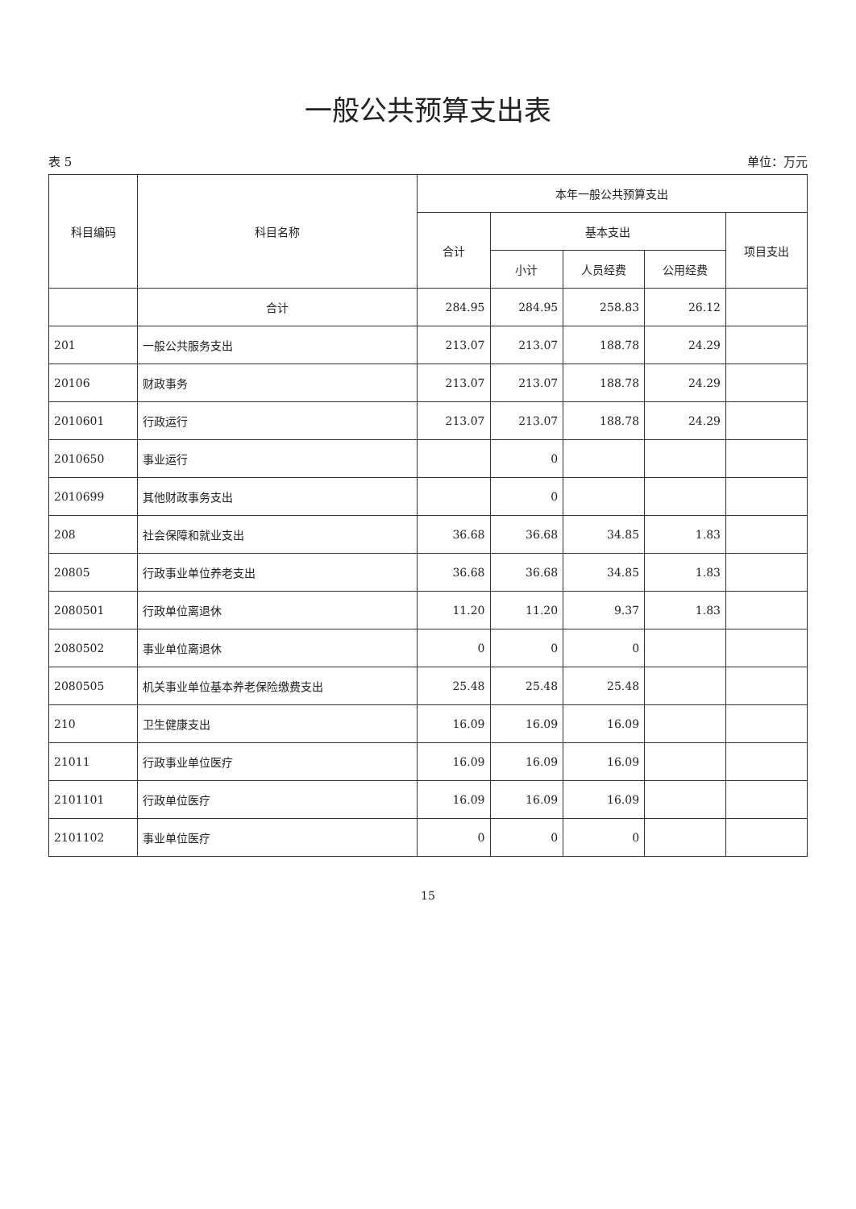一般公共预算支出表
表 5 单位：万元
| 科目编码 | 科目名称 | 本年一般公共预算支出 | | | | |
| --- | --- | --- | --- | --- | --- | --- |
| | | 合计 | 基本支出 | | | 项目支出 |
| | | | 小计 | 人员经费 | 公用经费 | |
| | 合计 | 284.95 | 284.95 | 258.83 | 26.12 | |
| 201 | 一般公共服务支出 | 213.07 | 213.07 | 188.78 | 24.29 | |
| 20106 | 财政事务 | 213.07 | 213.07 | 188.78 | 24.29 | |
| 2010601 | 行政运行 | 213.07 | 213.07 | 188.78 | 24.29 | |
| 2010650 | 事业运行 | | 0 | | | |
| 2010699 | 其他财政事务支出 | | 0 | | | |
| 208 | 社会保障和就业支出 | 36.68 | 36.68 | 34.85 | 1.83 | |
| 20805 | 行政事业单位养老支出 | 36.68 | 36.68 | 34.85 | 1.83 | |
| 2080501 | 行政单位离退休 | 11.20 | 11.20 | 9.37 | 1.83 | |
| 2080502 | 事业单位离退休 | 0 | 0 | 0 | | |
| 2080505 | 机关事业单位基本养老保险缴费支出 | 25.48 | 25.48 | 25.48 | | |
| 210 | 卫生健康支出 | 16.09 | 16.09 | 16.09 | | |
| 21011 | 行政事业单位医疗 | 16.09 | 16.09 | 16.09 | | |
| 2101101 | 行政单位医疗 | 16.09 | 16.09 | 16.09 | | |
| 2101102 | 事业单位医疗 | 0 | 0 | 0 | | |
15